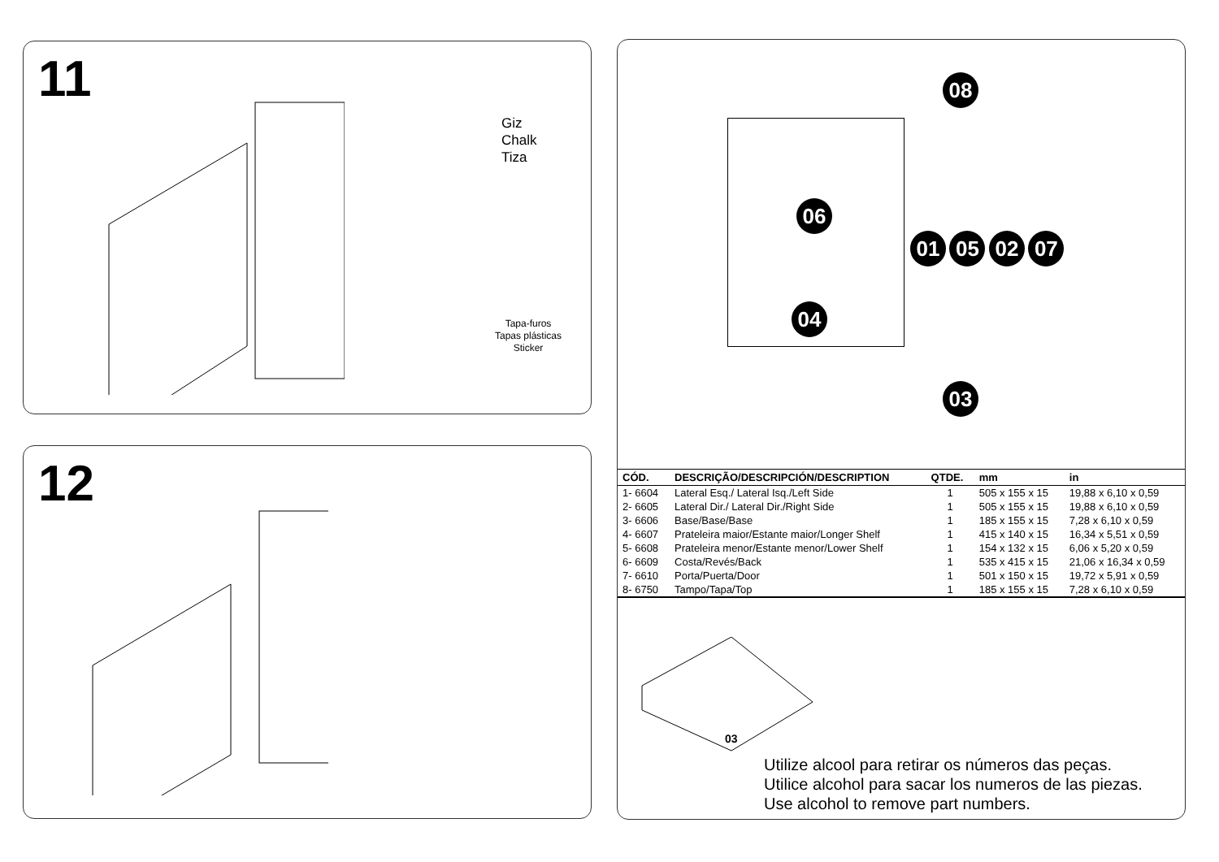11
Giz
Chalk
Tiza
Tapa-furos
Tapas plásticas
Sticker
12
08
06
01 05 02 07
04
03
| CÓD. | DESCRIÇÃO/DESCRIPCIÓN/DESCRIPTION | QTDE. | mm | in |
| --- | --- | --- | --- | --- |
| 1- 6604 | Lateral Esq./ Lateral Isq./Left Side | 1 | 505 x 155 x 15 | 19,88 x 6,10 x 0,59 |
| 2- 6605 | Lateral Dir./ Lateral Dir./Right Side | 1 | 505 x 155 x 15 | 19,88 x 6,10 x 0,59 |
| 3- 6606 | Base/Base/Base | 1 | 185 x 155 x 15 | 7,28 x 6,10 x 0,59 |
| 4- 6607 | Prateleira maior/Estante maior/Longer Shelf | 1 | 415 x 140 x 15 | 16,34 x 5,51 x 0,59 |
| 5- 6608 | Prateleira menor/Estante menor/Lower Shelf | 1 | 154 x 132 x 15 | 6,06 x 5,20 x 0,59 |
| 6- 6609 | Costa/Revés/Back | 1 | 535 x 415 x 15 | 21,06 x 16,34 x 0,59 |
| 7- 6610 | Porta/Puerta/Door | 1 | 501 x 150 x 15 | 19,72 x 5,91 x 0,59 |
| 8- 6750 | Tampo/Tapa/Top | 1 | 185 x 155 x 15 | 7,28 x 6,10 x 0,59 |
03
Utilize alcool para retirar os números das peças.
Utilice alcohol para sacar los numeros de las piezas.
Use alcohol to remove part numbers.